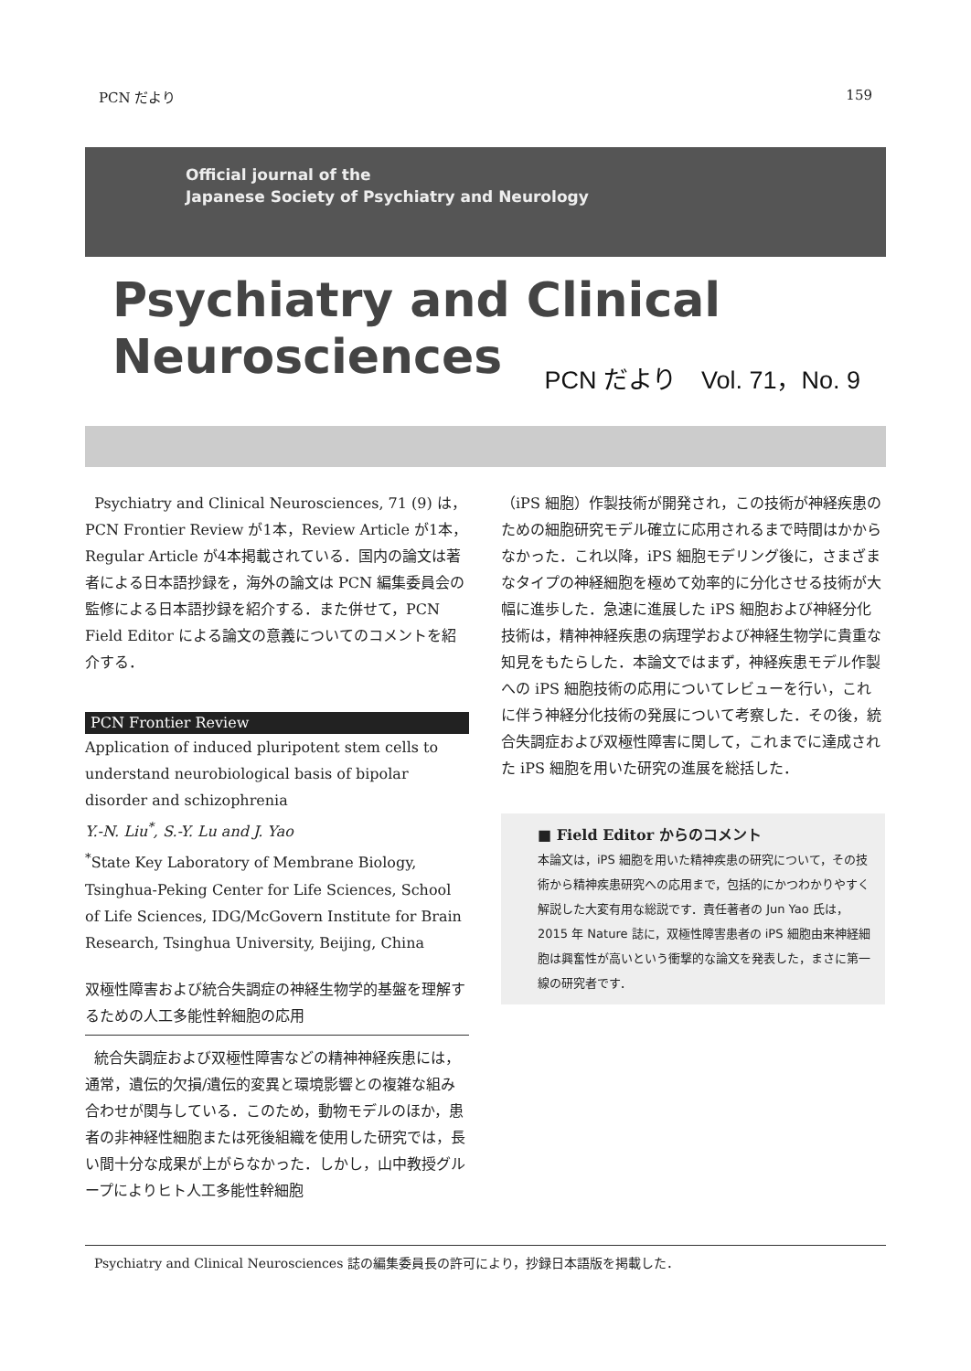PCN だより 159
Official journal of the
Japanese Society of Psychiatry and Neurology
Psychiatry and Clinical
Neurosciences
PCN だより　Vol. 71，No. 9
Psychiatry and Clinical Neurosciences, 71 (9) は，PCN Frontier Review が1本，Review Article が1本，Regular Article が4本掲載されている．国内の論文は著者による日本語抄録を，海外の論文は PCN 編集委員会の監修による日本語抄録を紹介する．また併せて，PCN Field Editor による論文の意義についてのコメントを紹介する．
PCN Frontier Review
Application of induced pluripotent stem cells to understand neurobiological basis of bipolar disorder and schizophrenia
Y.-N. Liu<sup>*</sup>, S.-Y. Lu and J. Yao
<sup>*</sup> State Key Laboratory of Membrane Biology, Tsinghua-Peking Center for Life Sciences, School of Life Sciences, IDG/McGovern Institute for Brain Research, Tsinghua University, Beijing, China
双極性障害および統合失調症の神経生物学的基盤を理解するための人工多能性幹細胞の応用
統合失調症および双極性障害などの精神神経疾患には，通常，遺伝的欠損/遺伝的変異と環境影響との複雑な組み合わせが関与している．このため，動物モデルのほか，患者の非神経性細胞または死後組織を使用した研究では，長い間十分な成果が上がらなかった．しかし，山中教授グループによりヒト人工多能性幹細胞
（iPS 細胞）作製技術が開発され，この技術が神経疾患のための細胞研究モデル確立に応用されるまで時間はかからなかった．これ以降，iPS 細胞モデリング後に，さまざまなタイプの神経細胞を極めて効率的に分化させる技術が大幅に進歩した．急速に進展した iPS 細胞および神経分化技術は，精神神経疾患の病理学および神経生物学に貴重な知見をもたらした．本論文ではまず，神経疾患モデル作製への iPS 細胞技術の応用についてレビューを行い，これに伴う神経分化技術の発展について考察した．その後，統合失調症および双極性障害に関して，これまでに達成された iPS 細胞を用いた研究の進展を総括した．
■ Field Editor からのコメント
本論文は，iPS 細胞を用いた精神疾患の研究について，その技術から精神疾患研究への応用まで，包括的にかつわかりやすく解説した大変有用な総説です．責任著者の Jun Yao 氏は，2015 年 Nature 誌に，双極性障害患者の iPS 細胞由来神経細胞は興奮性が高いという衝撃的な論文を発表した，まさに第一線の研究者です．
Psychiatry and Clinical Neurosciences 誌の編集委員長の許可により，抄録日本語版を掲載した．